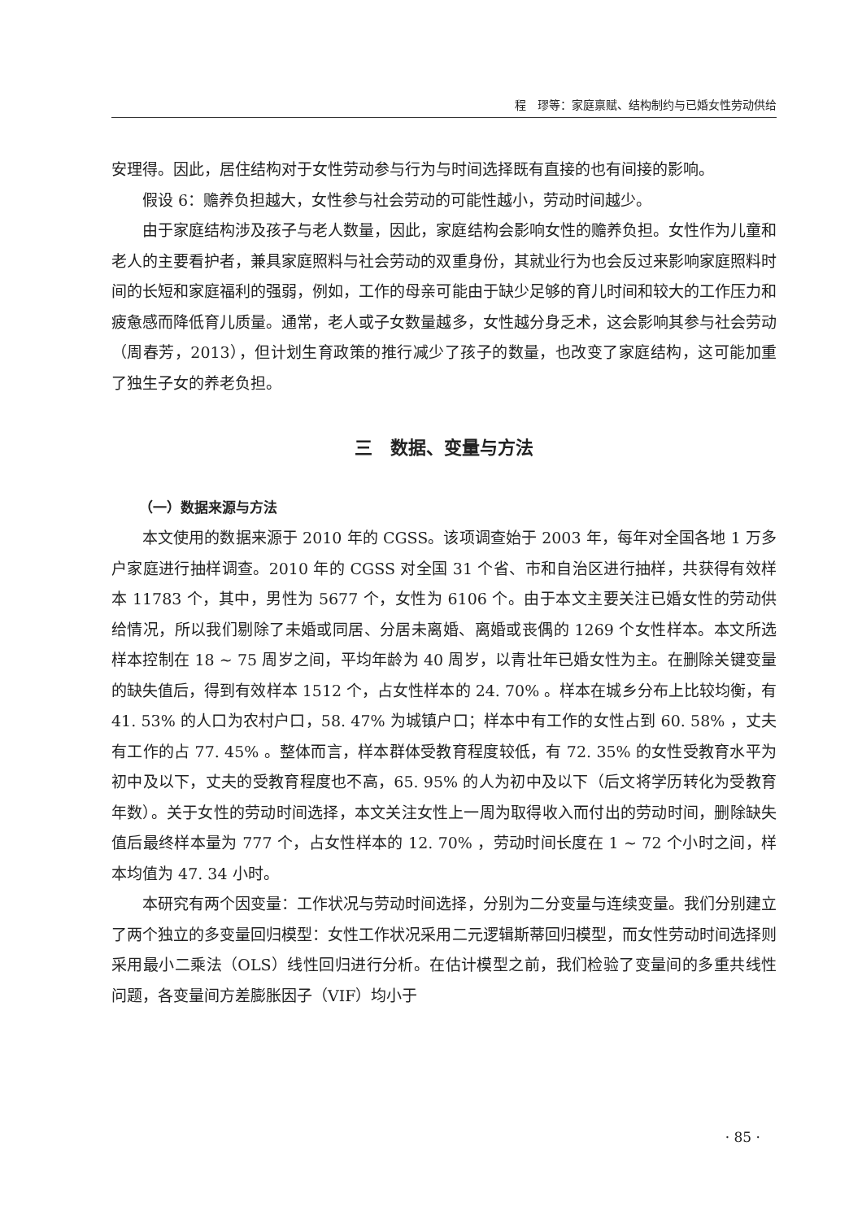程　璆等：家庭禀赋、结构制约与已婚女性劳动供给
安理得。因此，居住结构对于女性劳动参与行为与时间选择既有直接的也有间接的影响。
假设 6：赡养负担越大，女性参与社会劳动的可能性越小，劳动时间越少。
由于家庭结构涉及孩子与老人数量，因此，家庭结构会影响女性的赡养负担。女性作为儿童和老人的主要看护者，兼具家庭照料与社会劳动的双重身份，其就业行为也会反过来影响家庭照料时间的长短和家庭福利的强弱，例如，工作的母亲可能由于缺少足够的育儿时间和较大的工作压力和疲惫感而降低育儿质量。通常，老人或子女数量越多，女性越分身乏术，这会影响其参与社会劳动（周春芳，2013），但计划生育政策的推行减少了孩子的数量，也改变了家庭结构，这可能加重了独生子女的养老负担。
三　数据、变量与方法
（一）数据来源与方法
本文使用的数据来源于 2010 年的 CGSS。该项调查始于 2003 年，每年对全国各地 1 万多户家庭进行抽样调查。2010 年的 CGSS 对全国 31 个省、市和自治区进行抽样，共获得有效样本 11783 个，其中，男性为 5677 个，女性为 6106 个。由于本文主要关注已婚女性的劳动供给情况，所以我们剔除了未婚或同居、分居未离婚、离婚或丧偶的 1269 个女性样本。本文所选样本控制在 18 ~ 75 周岁之间，平均年龄为 40 周岁，以青壮年已婚女性为主。在删除关键变量的缺失值后，得到有效样本 1512 个，占女性样本的 24. 70% 。样本在城乡分布上比较均衡，有 41. 53% 的人口为农村户口，58. 47% 为城镇户口；样本中有工作的女性占到 60. 58% ，丈夫有工作的占 77. 45% 。整体而言，样本群体受教育程度较低，有 72. 35% 的女性受教育水平为初中及以下，丈夫的受教育程度也不高，65. 95% 的人为初中及以下（后文将学历转化为受教育年数）。关于女性的劳动时间选择，本文关注女性上一周为取得收入而付出的劳动时间，删除缺失值后最终样本量为 777 个，占女性样本的 12. 70% ，劳动时间长度在 1 ~ 72 个小时之间，样本均值为 47. 34 小时。
本研究有两个因变量：工作状况与劳动时间选择，分别为二分变量与连续变量。我们分别建立了两个独立的多变量回归模型：女性工作状况采用二元逻辑斯蒂回归模型，而女性劳动时间选择则采用最小二乘法（OLS）线性回归进行分析。在估计模型之前，我们检验了变量间的多重共线性问题，各变量间方差膨胀因子（VIF）均小于
· 85 ·